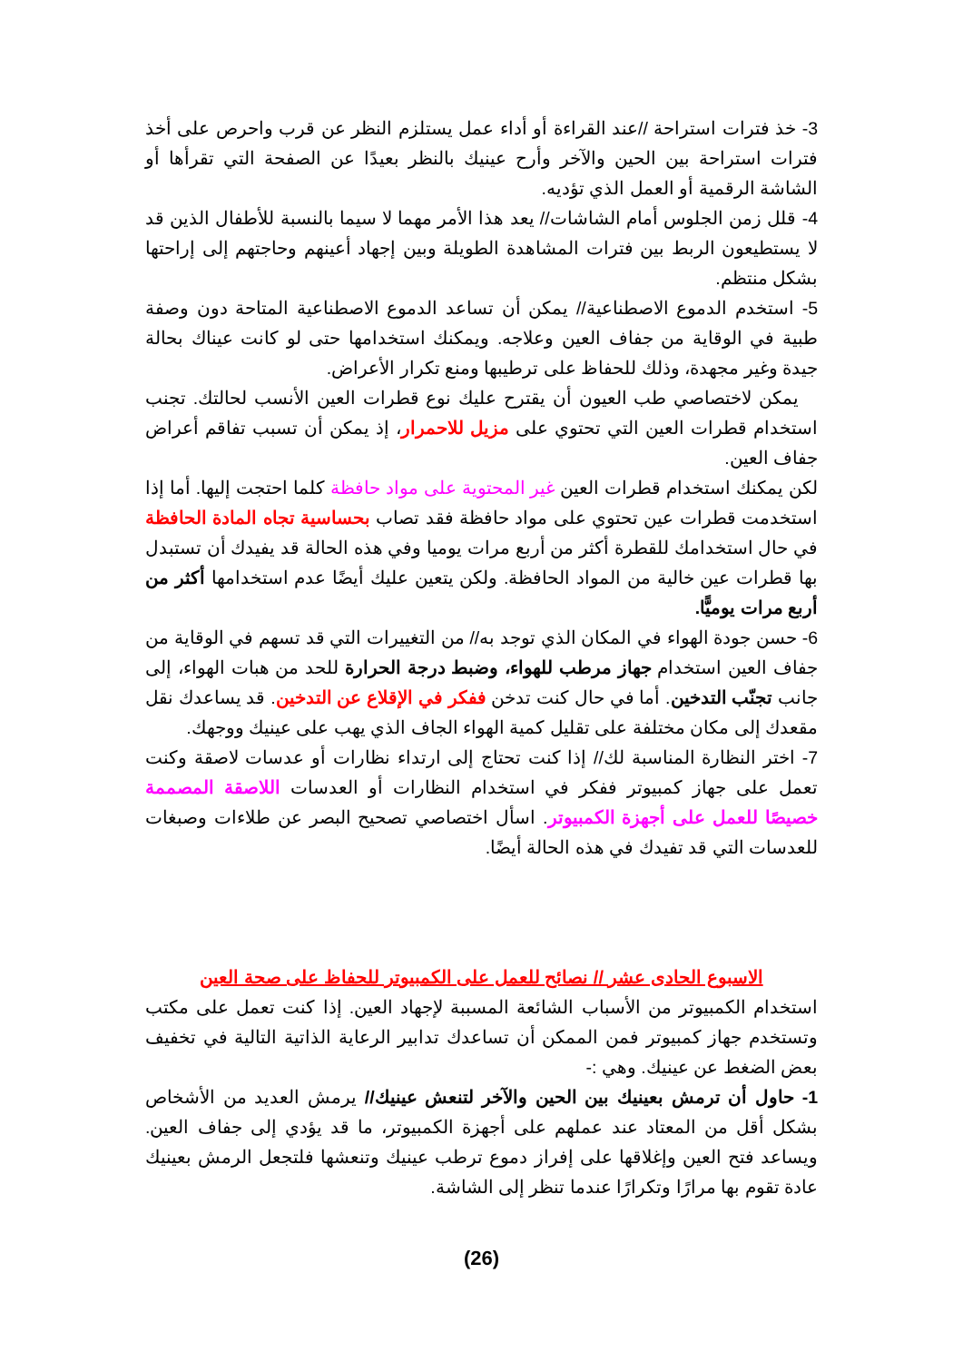3- خذ فترات استراحة //عند القراءة أو أداء عمل يستلزم النظر عن قرب واحرص على أخذ فترات استراحة بين الحين والآخر وأرح عينيك بالنظر بعيدًا عن الصفحة التي تقرأها أو الشاشة الرقمية أو العمل الذي تؤديه.
4- قلل زمن الجلوس أمام الشاشات// يعد هذا الأمر مهما لا سيما بالنسبة للأطفال الذين قد لا يستطيعون الربط بين فترات المشاهدة الطويلة وبين إجهاد أعينهم وحاجتهم إلى إراحتها بشكل منتظم.
5- استخدم الدموع الاصطناعية// يمكن أن تساعد الدموع الاصطناعية المتاحة دون وصفة طبية في الوقاية من جفاف العين وعلاجه. ويمكنك استخدامها حتى لو كانت عيناك بحالة جيدة وغير مجهدة، وذلك للحفاظ على ترطيبها ومنع تكرار الأعراض.
يمكن لاختصاصي طب العيون أن يقترح عليك نوع قطرات العين الأنسب لحالتك. تجنب استخدام قطرات العين التي تحتوي على مزيل للاحمرار، إذ يمكن أن تسبب تفاقم أعراض جفاف العين.
لكن يمكنك استخدام قطرات العين غير المحتوية على مواد حافظة كلما احتجت إليها. أما إذا استخدمت قطرات عين تحتوي على مواد حافظة فقد تصاب بحساسية تجاه المادة الحافظة في حال استخدامك للقطرة أكثر من أربع مرات يوميا وفي هذه الحالة قد يفيدك أن تستبدل بها قطرات عين خالية من المواد الحافظة. ولكن يتعين عليك أيضًا عدم استخدامها أكثر من أربع مرات يوميًّا.
6- حسن جودة الهواء في المكان الذي توجد به// من التغييرات التي قد تسهم في الوقاية من جفاف العين استخدام جهاز مرطب للهواء، وضبط درجة الحرارة للحد من هبات الهواء، إلى جانب تجنّب التدخين. أما في حال كنت تدخن ففكر في الإقلاع عن التدخين. قد يساعدك نقل مقعدك إلى مكان مختلفة على تقليل كمية الهواء الجاف الذي يهب على عينيك ووجهك.
7- اختر النظارة المناسبة لك// إذا كنت تحتاج إلى ارتداء نظارات أو عدسات لاصقة وكنت تعمل على جهاز كمبيوتر ففكر في استخدام النظارات أو العدسات اللاصقة المصممة خصيصًا للعمل على أجهزة الكمبيوتر. اسأل اختصاصي تصحيح البصر عن طلاءات وصبغات للعدسات التي قد تفيدك في هذه الحالة أيضًا.
الاسبوع الحادى عشر // نصائح للعمل على الكمبيوتر للحفاظ على صحة العين
استخدام الكمبيوتر من الأسباب الشائعة المسببة لإجهاد العين. إذا كنت تعمل على مكتب وتستخدم جهاز كمبيوتر فمن الممكن أن تساعدك تدابير الرعاية الذاتية التالية في تخفيف بعض الضغط عن عينيك. وهي :-
1- حاول أن ترمش بعينيك بين الحين والآخر لتنعش عينيك// يرمش العديد من الأشخاص بشكل أقل من المعتاد عند عملهم على أجهزة الكمبيوتر، ما قد يؤدي إلى جفاف العين. ويساعد فتح العين وإغلاقها على إفراز دموع ترطب عينيك وتنعشها فلتجعل الرمش بعينيك عادة تقوم بها مرارًا وتكرارًا عندما تنظر إلى الشاشة.
(26)